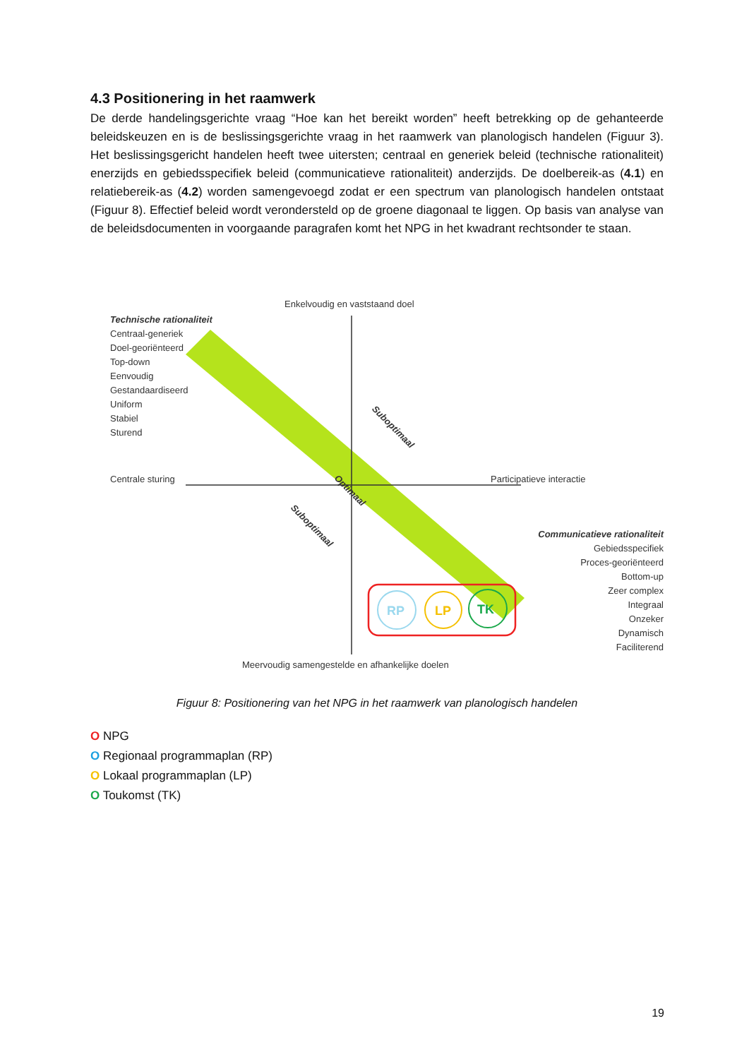4.3 Positionering in het raamwerk
De derde handelingsgerichte vraag “Hoe kan het bereikt worden” heeft betrekking op de gehanteerde beleidskeuzen en is de beslissingsgerichte vraag in het raamwerk van planologisch handelen (Figuur 3). Het beslissingsgericht handelen heeft twee uitersten; centraal en generiek beleid (technische rationaliteit) enerzijds en gebiedsspecifiek beleid (communicatieve rationaliteit) anderzijds. De doelbereik-as (4.1) en relatiebereik-as (4.2) worden samengevoegd zodat er een spectrum van planologisch handelen ontstaat (Figuur 8). Effectief beleid wordt verondersteld op de groene diagonaal te liggen. Op basis van analyse van de beleidsdocumenten in voorgaande paragrafen komt het NPG in het kwadrant rechtsonder te staan.
RP
LP
TK
Enkelvoudig en vaststaand doel
Technische rationaliteit
Centraal-generiek
Doel-georiënteerd
Top-down
Eenvoudig
Gestandaardiseerd
Uniform
Stabiel
Sturend
Suboptimaal
Optimaal
Suboptimaal
Centrale sturing Participatieve interactie
Communicatieve rationaliteit
Gebiedsspecifiek
Proces-georiënteerd
Bottom-up
Zeer complex
Integraal
Onzeker
Dynamisch
Faciliterend
Meervoudig samengestelde en afhankelijke doelen
Figuur 8: Positionering van het NPG in het raamwerk van planologisch handelen
O NPG
O Regionaal programmaplan (RP)
O Lokaal programmaplan (LP)
O Toukomst (TK)
19